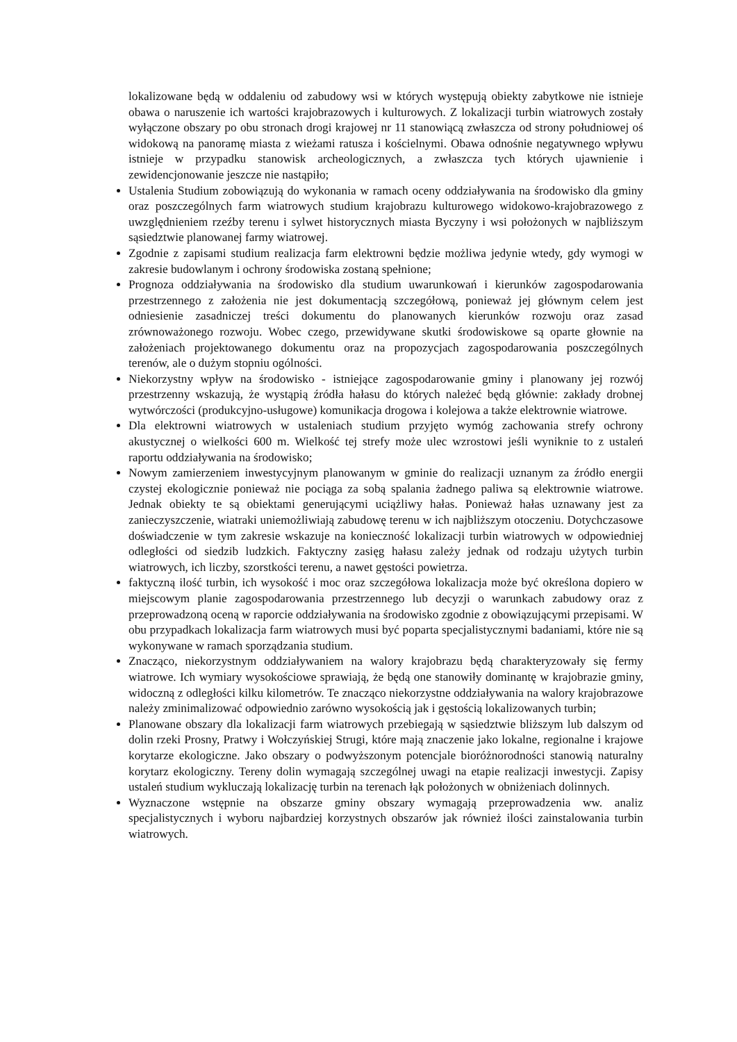lokalizowane będą w oddaleniu od zabudowy wsi w których występują obiekty zabytkowe nie istnieje obawa o naruszenie ich wartości krajobrazowych i kulturowych. Z lokalizacji turbin wiatrowych zostały wyłączone obszary po obu stronach drogi krajowej nr 11 stanowiącą zwłaszcza od strony południowej oś widokową na panoramę miasta z wieżami ratusza i kościelnymi. Obawa odnośnie negatywnego wpływu istnieje w przypadku stanowisk archeologicznych, a zwłaszcza tych których ujawnienie i zewidencjonowanie jeszcze nie nastąpiło;
Ustalenia Studium zobowiązują do wykonania w ramach oceny oddziaływania na środowisko dla gminy oraz poszczególnych farm wiatrowych studium krajobrazu kulturowego widokowo-krajobrazowego z uwzględnieniem rzeźby terenu i sylwet historycznych miasta Byczyny i wsi położonych w najbliższym sąsiedztwie planowanej farmy wiatrowej.
Zgodnie z zapisami studium realizacja farm elektrowni będzie możliwa jedynie wtedy, gdy wymogi w zakresie budowlanym i ochrony środowiska zostaną spełnione;
Prognoza oddziaływania na środowisko dla studium uwarunkowań i kierunków zagospodarowania przestrzennego z założenia nie jest dokumentacją szczegółową, ponieważ jej głównym celem jest odniesienie zasadniczej treści dokumentu do planowanych kierunków rozwoju oraz zasad zrównoważonego rozwoju. Wobec czego, przewidywane skutki środowiskowe są oparte głownie na założeniach projektowanego dokumentu oraz na propozycjach zagospodarowania poszczególnych terenów, ale o dużym stopniu ogólności.
Niekorzystny wpływ na środowisko - istniejące zagospodarowanie gminy i planowany jej rozwój przestrzenny wskazują, że wystąpią źródła hałasu do których należeć będą głównie: zakłady drobnej wytwórczości (produkcyjno-usługowe) komunikacja drogowa i kolejowa a także elektrownie wiatrowe.
Dla elektrowni wiatrowych w ustaleniach studium przyjęto wymóg zachowania strefy ochrony akustycznej o wielkości 600 m. Wielkość tej strefy może ulec wzrostowi jeśli wyniknie to z ustaleń raportu oddziaływania na środowisko;
Nowym zamierzeniem inwestycyjnym planowanym w gminie do realizacji uznanym za źródło energii czystej ekologicznie ponieważ nie pociąga za sobą spalania żadnego paliwa są elektrownie wiatrowe. Jednak obiekty te są obiektami generującymi uciążliwy hałas. Ponieważ hałas uznawany jest za zanieczyszczenie, wiatraki uniemożliwiają zabudowę terenu w ich najbliższym otoczeniu. Dotychczasowe doświadczenie w tym zakresie wskazuje na konieczność lokalizacji turbin wiatrowych w odpowiedniej odległości od siedzib ludzkich. Faktyczny zasięg hałasu zależy jednak od rodzaju użytych turbin wiatrowych, ich liczby, szorstkości terenu, a nawet gęstości powietrza.
faktyczną ilość turbin, ich wysokość i moc oraz szczegółowa lokalizacja może być określona dopiero w miejscowym planie zagospodarowania przestrzennego lub decyzji o warunkach zabudowy oraz z przeprowadzoną oceną w raporcie oddziaływania na środowisko zgodnie z obowiązującymi przepisami. W obu przypadkach lokalizacja farm wiatrowych musi być poparta specjalistycznymi badaniami, które nie są wykonywane w ramach sporządzania studium.
Znacząco, niekorzystnym oddziaływaniem na walory krajobrazu będą charakteryzowały się fermy wiatrowe. Ich wymiary wysokościowe sprawiają, że będą one stanowiły dominantę w krajobrazie gminy, widoczną z odległości kilku kilometrów. Te znacząco niekorzystne oddziaływania na walory krajobrazowe należy zminimalizować odpowiednio zarówno wysokością jak i gęstością lokalizowanych turbin;
Planowane obszary dla lokalizacji farm wiatrowych przebiegają w sąsiedztwie bliższym lub dalszym od dolin rzeki Prosny, Pratwy i Wołczyńskiej Strugi, które mają znaczenie jako lokalne, regionalne i krajowe korytarze ekologiczne. Jako obszary o podwyższonym potencjale bioróżnorodności stanowią naturalny korytarz ekologiczny. Tereny dolin wymagają szczególnej uwagi na etapie realizacji inwestycji. Zapisy ustaleń studium wykluczają lokalizację turbin na terenach łąk położonych w obniżeniach dolinnych.
Wyznaczone wstępnie na obszarze gminy obszary wymagają przeprowadzenia ww. analiz specjalistycznych i wyboru najbardziej korzystnych obszarów jak również ilości zainstalowania turbin wiatrowych.